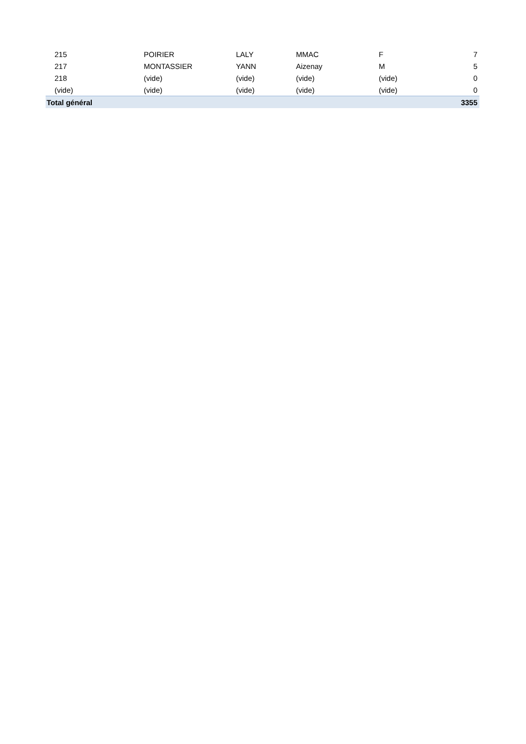| 215 | POIRIER | LALY | MMAC | F | 7 |
| 217 | MONTASSIER | YANN | Aizenay | M | 5 |
| 218 | (vide) | (vide) | (vide) | (vide) | 0 |
| (vide) | (vide) | (vide) | (vide) | (vide) | 0 |
| Total général | | | | | 3355 |